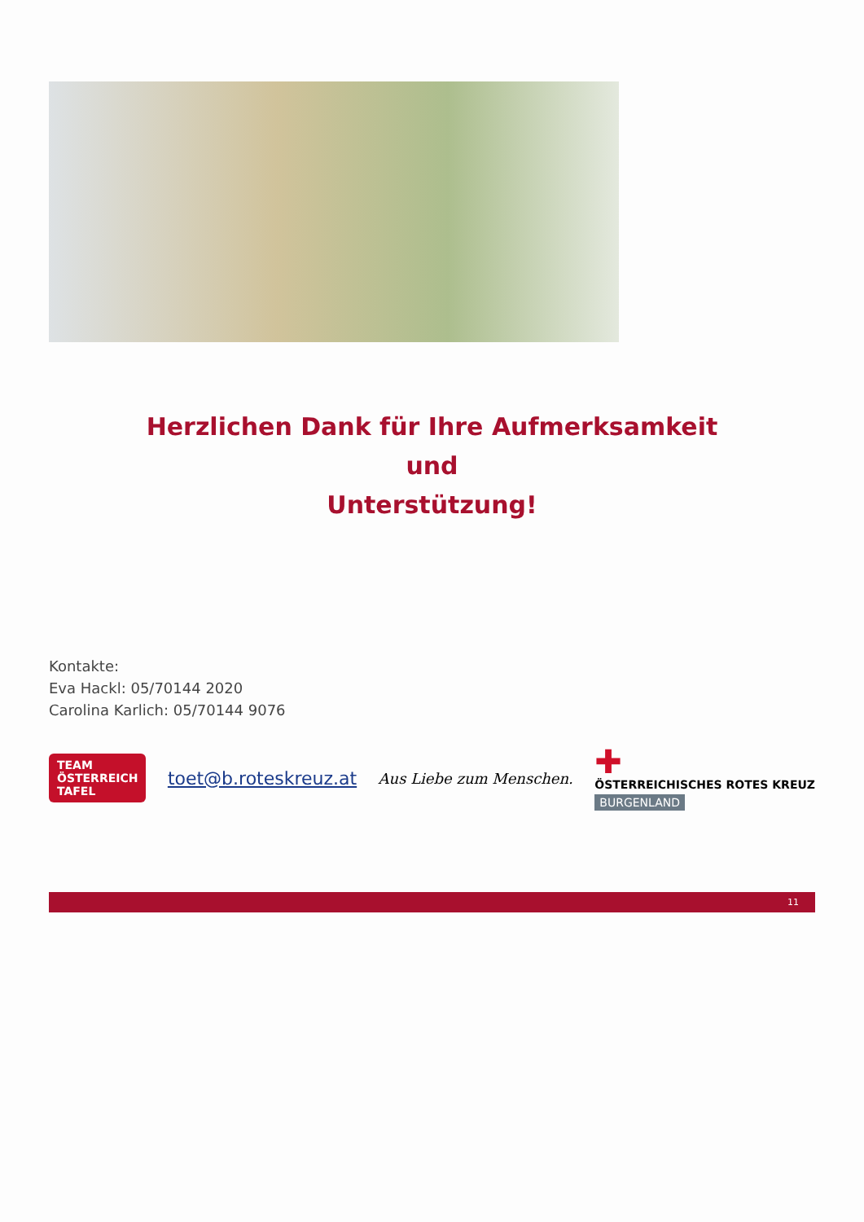Herzlichen Dank für Ihre Aufmerksamkeit
und
Unterstützung!
Kontakte:
Eva Hackl: 05/70144 2020
Carolina Karlich: 05/70144 9076
TEAM
ÖSTERREICH
TAFEL
toet@b.roteskreuz.at
Aus Liebe zum Menschen.
✚
ÖSTERREICHISCHES ROTES KREUZ
BURGENLAND
11